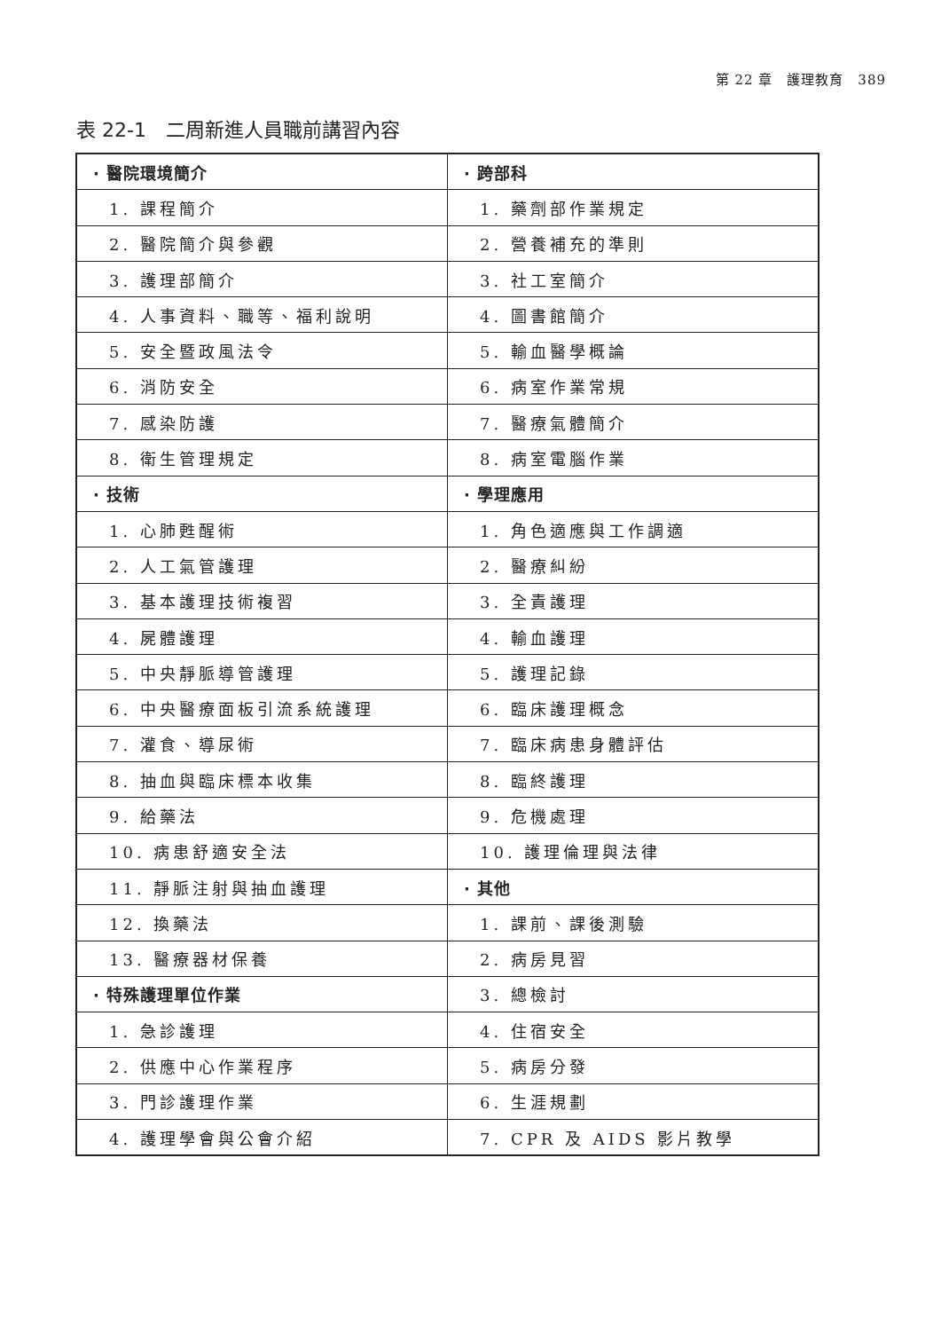第 22 章　護理教育　389
表 22-1　二周新進人員職前講習內容
| · 醫院環境簡介 | · 跨部科 |
| 1. 課程簡介 | 1. 藥劑部作業規定 |
| 2. 醫院簡介與參觀 | 2. 營養補充的準則 |
| 3. 護理部簡介 | 3. 社工室簡介 |
| 4. 人事資料、職等、福利說明 | 4. 圖書館簡介 |
| 5. 安全暨政風法令 | 5. 輸血醫學概論 |
| 6. 消防安全 | 6. 病室作業常規 |
| 7. 感染防護 | 7. 醫療氣體簡介 |
| 8. 衛生管理規定 | 8. 病室電腦作業 |
| · 技術 | · 學理應用 |
| 1. 心肺甦醒術 | 1. 角色適應與工作調適 |
| 2. 人工氣管護理 | 2. 醫療糾紛 |
| 3. 基本護理技術複習 | 3. 全責護理 |
| 4. 屍體護理 | 4. 輸血護理 |
| 5. 中央靜脈導管護理 | 5. 護理記錄 |
| 6. 中央醫療面板引流系統護理 | 6. 臨床護理概念 |
| 7. 灌食、導尿術 | 7. 臨床病患身體評估 |
| 8. 抽血與臨床標本收集 | 8. 臨終護理 |
| 9. 給藥法 | 9. 危機處理 |
| 10. 病患舒適安全法 | 10. 護理倫理與法律 |
| 11. 靜脈注射與抽血護理 | · 其他 |
| 12. 換藥法 | 1. 課前、課後測驗 |
| 13. 醫療器材保養 | 2. 病房見習 |
| · 特殊護理單位作業 | 3. 總檢討 |
| 1. 急診護理 | 4. 住宿安全 |
| 2. 供應中心作業程序 | 5. 病房分發 |
| 3. 門診護理作業 | 6. 生涯規劃 |
| 4. 護理學會與公會介紹 | 7. CPR 及 AIDS 影片教學 |